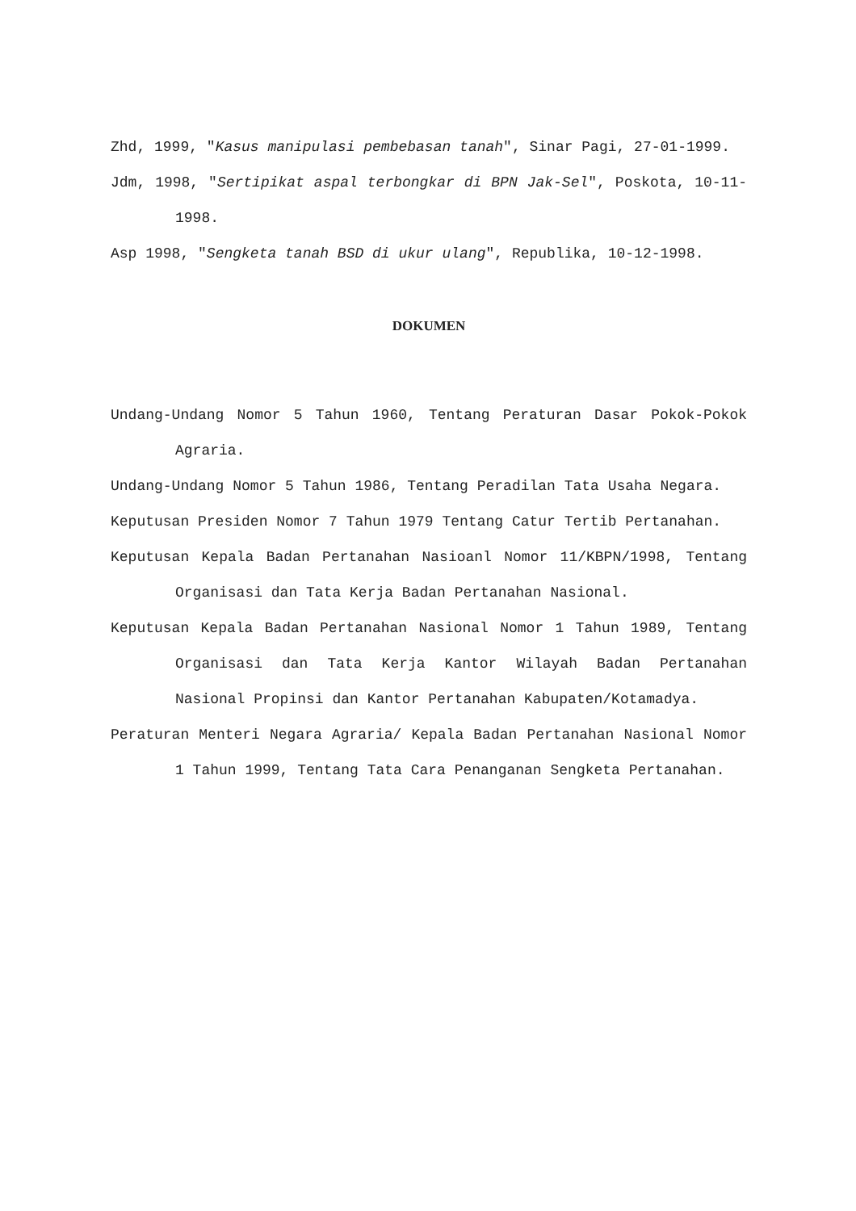Zhd, 1999, "Kasus manipulasi pembebasan tanah", Sinar Pagi, 27-01-1999.
Jdm, 1998, "Sertipikat aspal terbongkar di BPN Jak-Sel", Poskota, 10-11-1998.
Asp 1998, "Sengketa tanah BSD di ukur ulang", Republika, 10-12-1998.
DOKUMEN
Undang-Undang Nomor 5 Tahun 1960, Tentang Peraturan Dasar Pokok-Pokok Agraria.
Undang-Undang Nomor 5 Tahun 1986, Tentang Peradilan Tata Usaha Negara.
Keputusan Presiden Nomor 7 Tahun 1979 Tentang Catur Tertib Pertanahan.
Keputusan Kepala Badan Pertanahan Nasioanl Nomor 11/KBPN/1998, Tentang Organisasi dan Tata Kerja Badan Pertanahan Nasional.
Keputusan Kepala Badan Pertanahan Nasional Nomor 1 Tahun 1989, Tentang Organisasi dan Tata Kerja Kantor Wilayah Badan Pertanahan Nasional Propinsi dan Kantor Pertanahan Kabupaten/Kotamadya.
Peraturan Menteri Negara Agraria/ Kepala Badan Pertanahan Nasional Nomor 1 Tahun 1999, Tentang Tata Cara Penanganan Sengketa Pertanahan.